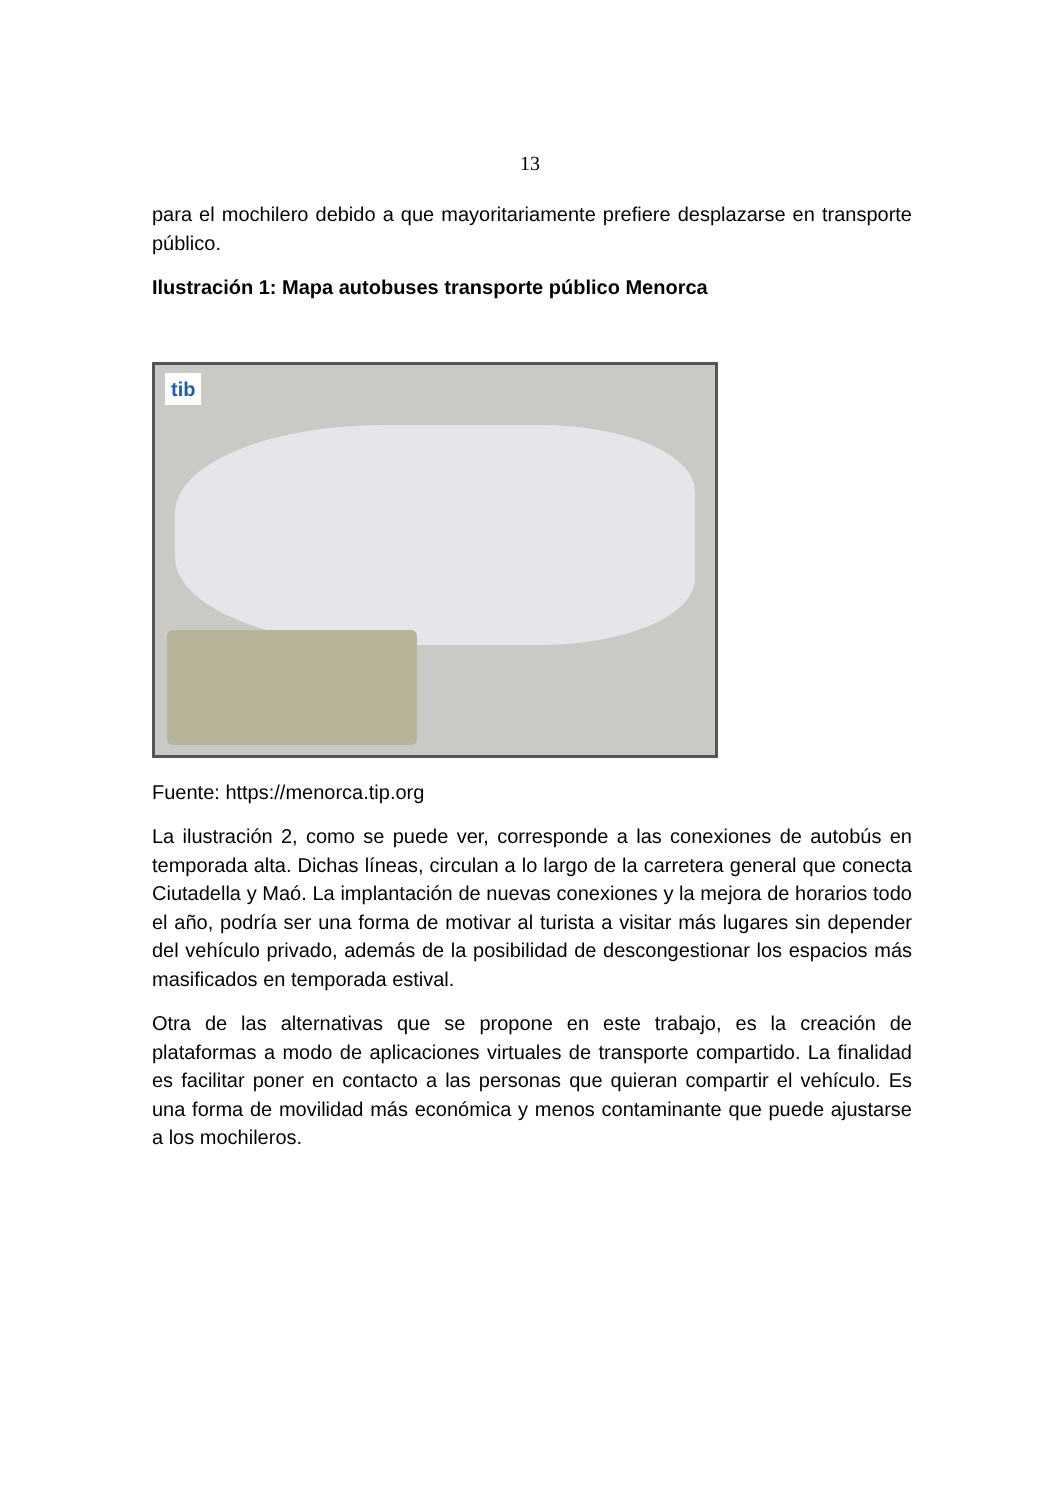13
para el mochilero debido a que mayoritariamente prefiere desplazarse en transporte público.
Ilustración 1: Mapa autobuses transporte público Menorca
tib
Fuente: https://menorca.tip.org
La ilustración 2, como se puede ver, corresponde a las conexiones de autobús en temporada alta. Dichas líneas, circulan a lo largo de la carretera general que conecta Ciutadella y Maó. La implantación de nuevas conexiones y la mejora de horarios todo el año, podría ser una forma de motivar al turista a visitar más lugares sin depender del vehículo privado, además de la posibilidad de descongestionar los espacios más masificados en temporada estival.
Otra de las alternativas que se propone en este trabajo, es la creación de plataformas a modo de aplicaciones virtuales de transporte compartido. La finalidad es facilitar poner en contacto a las personas que quieran compartir el vehículo. Es una forma de movilidad más económica y menos contaminante que puede ajustarse a los mochileros.